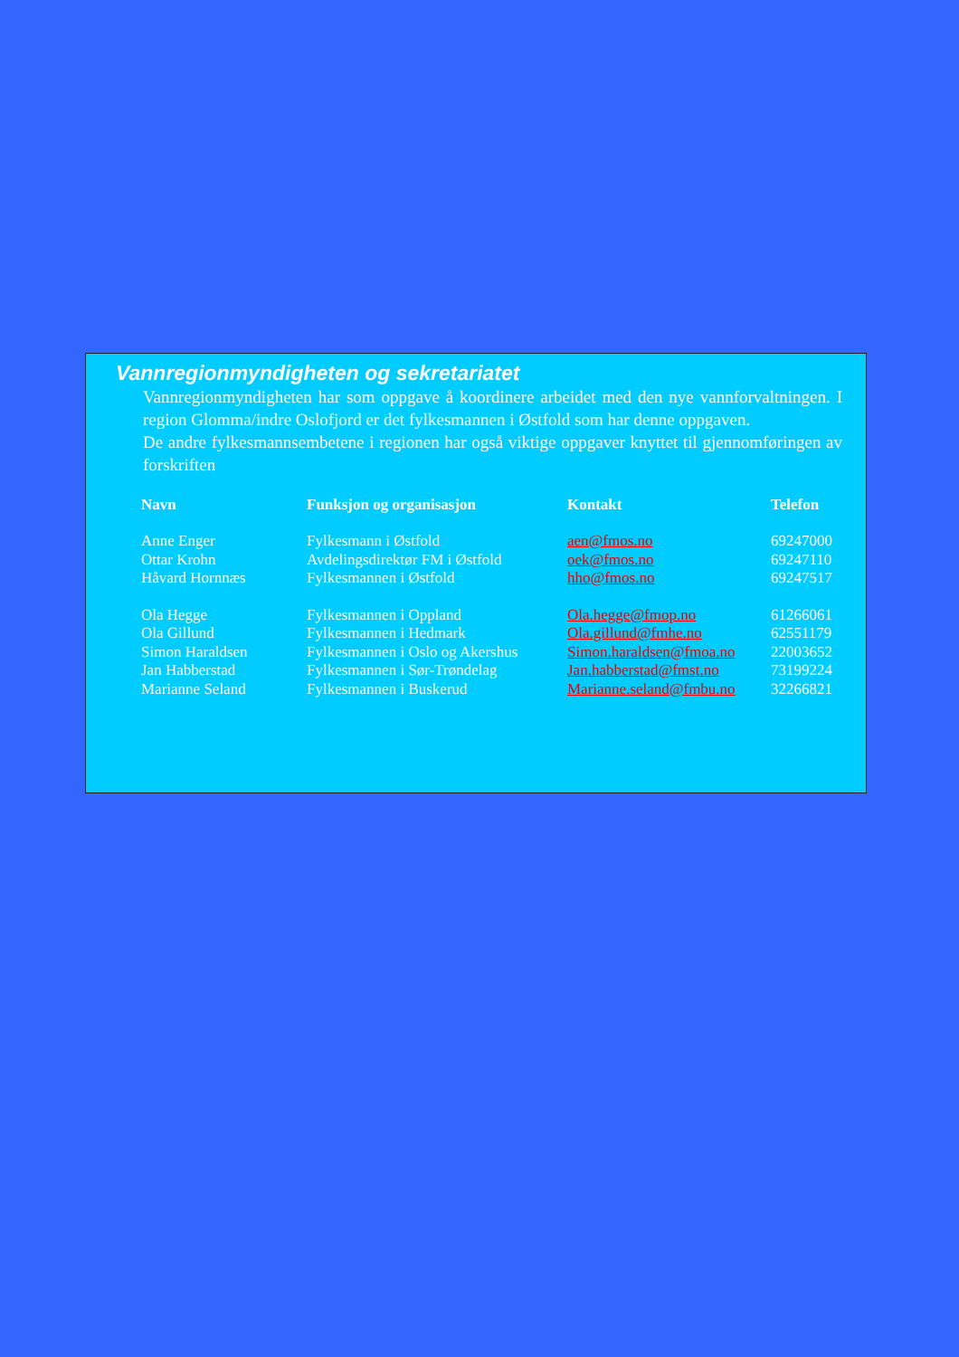Vannregionmyndigheten og sekretariatet
Vannregionmyndigheten har som oppgave å koordinere arbeidet med den nye vannforvaltningen. I region Glomma/indre Oslofjord er det fylkesmannen i Østfold som har denne oppgaven.
De andre fylkesmannsembetene i regionen har også viktige oppgaver knyttet til gjennomføringen av forskriften
| Navn | Funksjon og organisasjon | Kontakt | Telefon |
| --- | --- | --- | --- |
| Anne Enger | Fylkesmann i Østfold | aen@fmos.no | 69247000 |
| Ottar Krohn | Avdelingsdirektør FM i Østfold | oek@fmos.no | 69247110 |
| Håvard Hornnæs | Fylkesmannen i Østfold | hho@fmos.no | 69247517 |
| Ola Hegge | Fylkesmannen i Oppland | Ola.hegge@fmop.no | 61266061 |
| Ola Gillund | Fylkesmannen i Hedmark | Ola.gillund@fmhe.no | 62551179 |
| Simon Haraldsen | Fylkesmannen i Oslo og Akershus | Simon.haraldsen@fmoa.no | 22003652 |
| Jan Habberstad | Fylkesmannen i Sør-Trøndelag | Jan.habberstad@fmst.no | 73199224 |
| Marianne Seland | Fylkesmannen i Buskerud | Marianne.seland@fmbu.no | 32266821 |